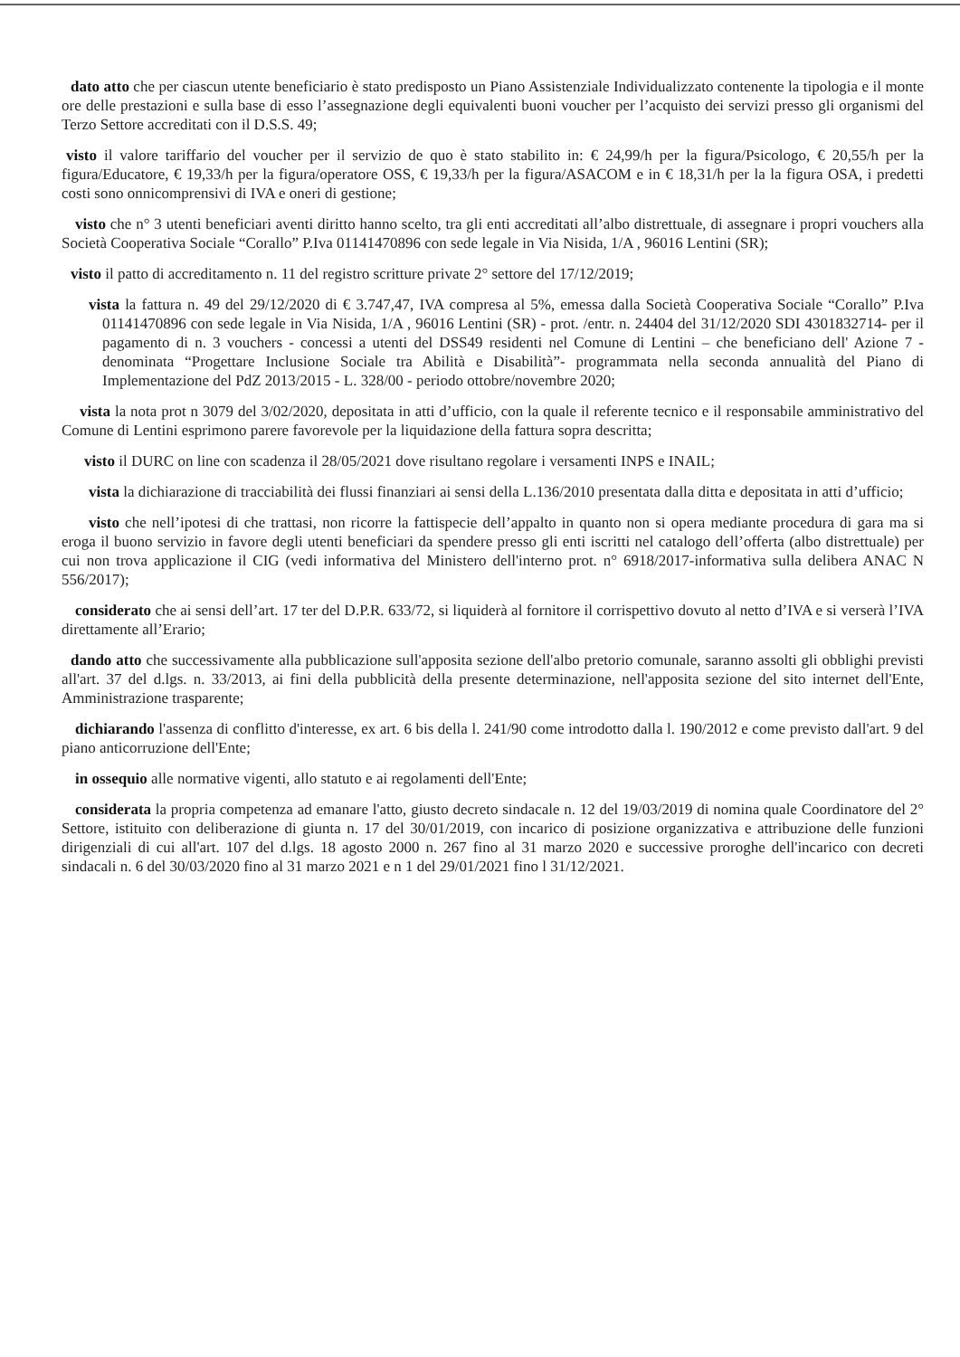dato atto che per ciascun utente beneficiario è stato predisposto un Piano Assistenziale Individualizzato contenente la tipologia e il monte ore delle prestazioni e sulla base di esso l’assegnazione degli equivalenti buoni voucher per l’acquisto dei servizi presso gli organismi del Terzo Settore accreditati con il D.S.S. 49;
visto il valore tariffario del voucher per il servizio de quo è stato stabilito in: € 24,99/h per la figura/Psicologo, € 20,55/h per la figura/Educatore, € 19,33/h per la figura/operatore OSS, € 19,33/h per la figura/ASACOM e in € 18,31/h per la la figura OSA, i predetti costi sono onnicomprensivi di IVA e oneri di gestione;
visto che n° 3 utenti beneficiari aventi diritto hanno scelto, tra gli enti accreditati all’albo distrettuale, di assegnare i propri vouchers alla Società Cooperativa Sociale “Corallo” P.Iva 01141470896 con sede legale in Via Nisida, 1/A , 96016 Lentini (SR);
visto il patto di accreditamento n. 11 del registro scritture private 2° settore del 17/12/2019;
vista la fattura n. 49 del 29/12/2020 di € 3.747,47, IVA compresa al 5%, emessa dalla Società Cooperativa Sociale “Corallo” P.Iva 01141470896 con sede legale in Via Nisida, 1/A , 96016 Lentini (SR) - prot. /entr. n. 24404 del 31/12/2020 SDI 4301832714- per il pagamento di n. 3 vouchers - concessi a utenti del DSS49 residenti nel Comune di Lentini – che beneficiano dell' Azione 7 -denominata “Progettare Inclusione Sociale tra Abilità e Disabilità”- programmata nella seconda annualità del Piano di Implementazione del PdZ 2013/2015 - L. 328/00 - periodo ottobre/novembre 2020;
vista la nota prot n 3079 del 3/02/2020, depositata in atti d’ufficio, con la quale il referente tecnico e il responsabile amministrativo del Comune di Lentini esprimono parere favorevole per la liquidazione della fattura sopra descritta;
visto il DURC on line con scadenza il 28/05/2021 dove risultano regolare i versamenti INPS e INAIL;
vista la dichiarazione di tracciabilità dei flussi finanziari ai sensi della L.136/2010 presentata dalla ditta e depositata in atti d’ufficio;
visto che nell’ipotesi di che trattasi, non ricorre la fattispecie dell’appalto in quanto non si opera mediante procedura di gara ma si eroga il buono servizio in favore degli utenti beneficiari da spendere presso gli enti iscritti nel catalogo dell’offerta (albo distrettuale) per cui non trova applicazione il CIG (vedi informativa del Ministero dell'interno prot. n° 6918/2017-informativa sulla delibera ANAC N 556/2017);
considerato che ai sensi dell’art. 17 ter del D.P.R. 633/72, si liquiderà al fornitore il corrispettivo dovuto al netto d’IVA e si verserà l’IVA direttamente all’Erario;
dando atto che successivamente alla pubblicazione sull'apposita sezione dell'albo pretorio comunale, saranno assolti gli obblighi previsti all'art. 37 del d.lgs. n. 33/2013, ai fini della pubblicità della presente determinazione, nell'apposita sezione del sito internet dell'Ente, Amministrazione trasparente;
dichiarando l'assenza di conflitto d'interesse, ex art. 6 bis della l. 241/90 come introdotto dalla l. 190/2012 e come previsto dall'art. 9 del piano anticorruzione dell'Ente;
in ossequio alle normative vigenti, allo statuto e ai regolamenti dell'Ente;
considerata la propria competenza ad emanare l'atto, giusto decreto sindacale n. 12 del 19/03/2019 di nomina quale Coordinatore del 2° Settore, istituito con deliberazione di giunta n. 17 del 30/01/2019, con incarico di posizione organizzativa e attribuzione delle funzioni dirigenziali di cui all'art. 107 del d.lgs. 18 agosto 2000 n. 267 fino al 31 marzo 2020 e successive proroghe dell'incarico con decreti sindacali n. 6 del 30/03/2020 fino al 31 marzo 2021 e n 1 del 29/01/2021 fino l 31/12/2021.